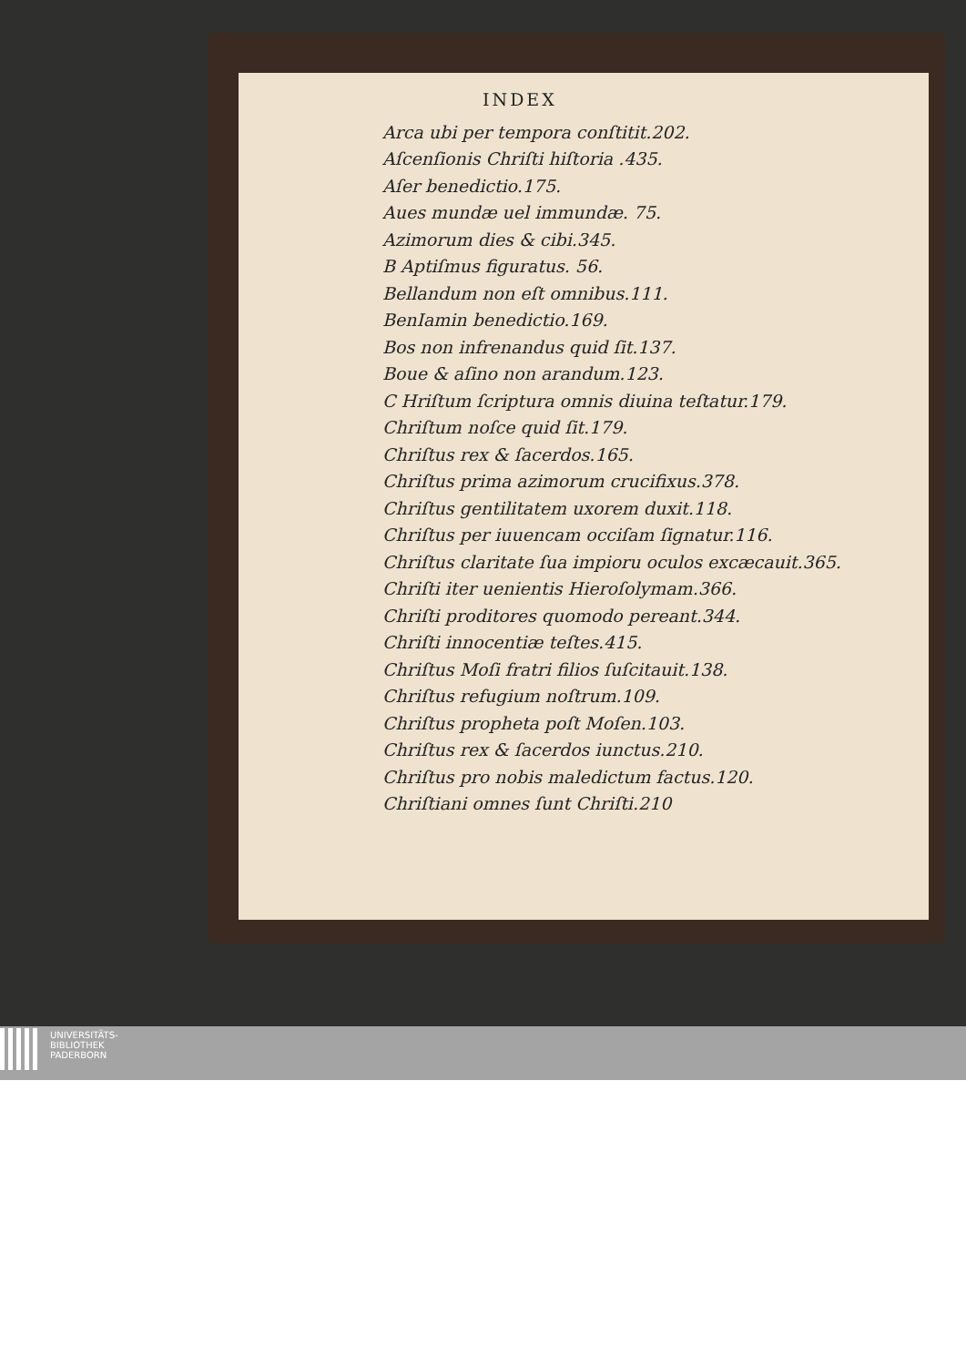INDEX
Arca ubi per tempora conſtitit.202.
Aſcenſionis Chriſti hiſtoria .435.
Aſer benedictio.175.
Aues mundæ uel immundæ. 75.
Azimorum dies & cibi.345.
B Aptiſmus figuratus. 56.
Bellandum non eſt omnibus.111.
BenIamin benedictio.169.
Bos non infrenandus quid ſit.137.
Boue & aſino non arandum.123.
C Hriſtum ſcriptura omnis diuina teſtatur.179.
Chriſtum noſce quid ſit.179.
Chriſtus rex & ſacerdos.165.
Chriſtus prima azimorum crucifixus.378.
Chriſtus gentilitatem uxorem duxit.118.
Chriſtus per iuuencam occiſam ſignatur.116.
Chriſtus claritate ſua impioru oculos excæcauit.365.
Chriſti iter uenientis Hieroſolymam.366.
Chriſti proditores quomodo pereant.344.
Chriſti innocentiæ teſtes.415.
Chriſtus Moſi fratri filios ſuſcitauit.138.
Chriſtus refugium noſtrum.109.
Chriſtus propheta poſt Moſen.103.
Chriſtus rex & ſacerdos iunctus.210.
Chriſtus pro nobis maledictum factus.120.
Chriſtiani omnes ſunt Chriſti.210
UNIVERSITÄTS-
BIBLIOTHEK
PADERBORN